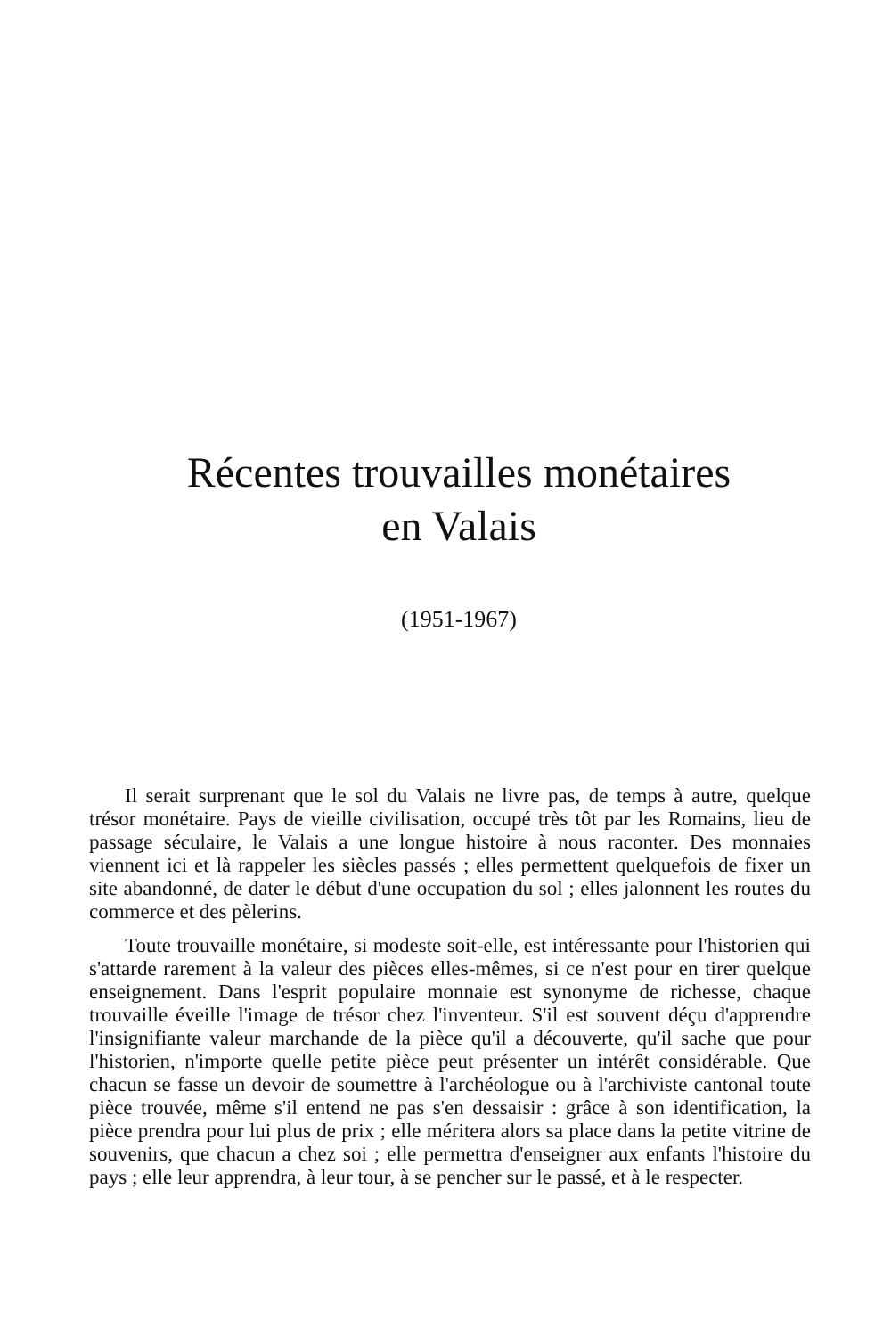Récentes trouvailles monétaires
en Valais
(1951-1967)
Il serait surprenant que le sol du Valais ne livre pas, de temps à autre, quelque trésor monétaire. Pays de vieille civilisation, occupé très tôt par les Romains, lieu de passage séculaire, le Valais a une longue histoire à nous raconter. Des monnaies viennent ici et là rappeler les siècles passés ; elles permettent quelquefois de fixer un site abandonné, de dater le début d'une occupation du sol ; elles jalonnent les routes du commerce et des pèlerins.
Toute trouvaille monétaire, si modeste soit-elle, est intéressante pour l'historien qui s'attarde rarement à la valeur des pièces elles-mêmes, si ce n'est pour en tirer quelque enseignement. Dans l'esprit populaire monnaie est synonyme de richesse, chaque trouvaille éveille l'image de trésor chez l'inventeur. S'il est souvent déçu d'apprendre l'insignifiante valeur marchande de la pièce qu'il a découverte, qu'il sache que pour l'historien, n'importe quelle petite pièce peut présenter un intérêt considérable. Que chacun se fasse un devoir de soumettre à l'archéologue ou à l'archiviste cantonal toute pièce trouvée, même s'il entend ne pas s'en dessaisir : grâce à son identification, la pièce prendra pour lui plus de prix ; elle méritera alors sa place dans la petite vitrine de souvenirs, que chacun a chez soi ; elle permettra d'enseigner aux enfants l'histoire du pays ; elle leur apprendra, à leur tour, à se pencher sur le passé, et à le respecter.